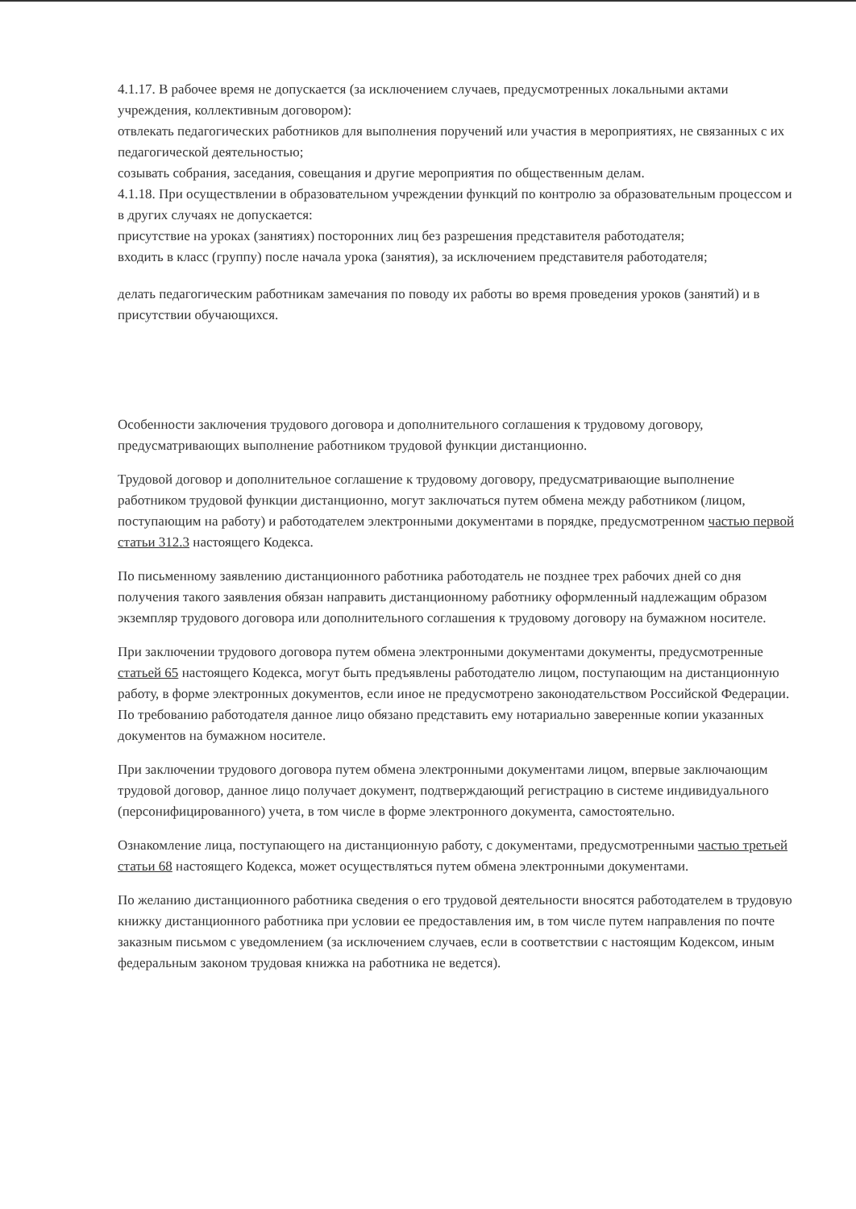4.1.17. В рабочее время не допускается (за исключением случаев, предусмотренных локальными актами учреждения, коллективным договором):
отвлекать педагогических работников для выполнения поручений или участия в мероприятиях, не связанных с их педагогической деятельностью;
созывать собрания, заседания, совещания и другие мероприятия по общественным делам.
4.1.18. При осуществлении в образовательном учреждении функций по контролю за образовательным процессом и в других случаях не допускается:
присутствие на уроках (занятиях) посторонних лиц без разрешения представителя работодателя;
входить в класс (группу) после начала урока (занятия), за исключением представителя работодателя;
делать педагогическим работникам замечания по поводу их работы во время проведения уроков (занятий) и в присутствии обучающихся.
Особенности заключения трудового договора и дополнительного соглашения к трудовому договору, предусматривающих выполнение работником трудовой функции дистанционно.
Трудовой договор и дополнительное соглашение к трудовому договору, предусматривающие выполнение работником трудовой функции дистанционно, могут заключаться путем обмена между работником (лицом, поступающим на работу) и работодателем электронными документами в порядке, предусмотренном частью первой статьи 312.3 настоящего Кодекса.
По письменному заявлению дистанционного работника работодатель не позднее трех рабочих дней со дня получения такого заявления обязан направить дистанционному работнику оформленный надлежащим образом экземпляр трудового договора или дополнительного соглашения к трудовому договору на бумажном носителе.
При заключении трудового договора путем обмена электронными документами документы, предусмотренные статьей 65 настоящего Кодекса, могут быть предъявлены работодателю лицом, поступающим на дистанционную работу, в форме электронных документов, если иное не предусмотрено законодательством Российской Федерации. По требованию работодателя данное лицо обязано представить ему нотариально заверенные копии указанных документов на бумажном носителе.
При заключении трудового договора путем обмена электронными документами лицом, впервые заключающим трудовой договор, данное лицо получает документ, подтверждающий регистрацию в системе индивидуального (персонифицированного) учета, в том числе в форме электронного документа, самостоятельно.
Ознакомление лица, поступающего на дистанционную работу, с документами, предусмотренными частью третьей статьи 68 настоящего Кодекса, может осуществляться путем обмена электронными документами.
По желанию дистанционного работника сведения о его трудовой деятельности вносятся работодателем в трудовую книжку дистанционного работника при условии ее предоставления им, в том числе путем направления по почте заказным письмом с уведомлением (за исключением случаев, если в соответствии с настоящим Кодексом, иным федеральным законом трудовая книжка на работника не ведется).